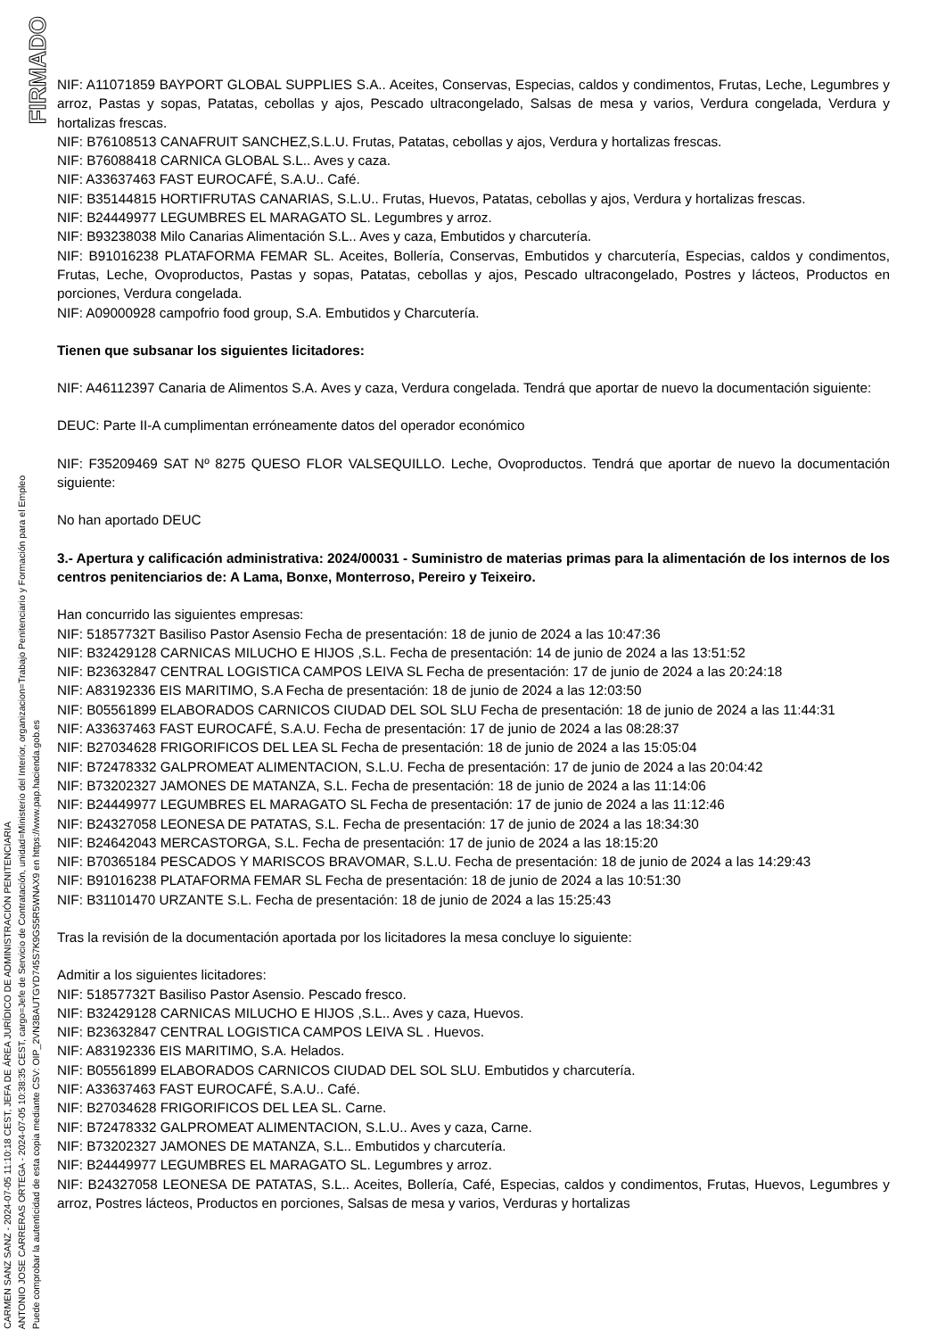FIRMADO
CARMEN SANZ SANZ - 2024-07-05 11:10:18 CEST, JEFA DE ÁREA JURÍDICO DE ADMINISTRACIÓN PENITENCIARIA
ANTONIO JOSE CARRERAS ORTEGA - 2024-07-05 10:38:35 CEST, cargo=Jefe de Servicio de Contratación, unidad=Ministerio del Interior, organizacion=Trabajo Penitenciario y Formación para el Empleo
Puede comprobar la autenticidad de esta copia mediante CSV: OIP_2VN3BAUTGYD745S7K9GS5R5WNAX9 en https://www.pap.hacienda.gob.es
NIF: A11071859 BAYPORT GLOBAL SUPPLIES S.A.. Aceites, Conservas, Especias, caldos y condimentos, Frutas, Leche, Legumbres y arroz, Pastas y sopas, Patatas, cebollas y ajos, Pescado ultracongelado, Salsas de mesa y varios, Verdura congelada, Verdura y hortalizas frescas.
NIF: B76108513 CANAFRUIT SANCHEZ,S.L.U. Frutas, Patatas, cebollas y ajos, Verdura y hortalizas frescas.
NIF: B76088418 CARNICA GLOBAL S.L.. Aves y caza.
NIF: A33637463 FAST EUROCAFÉ, S.A.U.. Café.
NIF: B35144815 HORTIFRUTAS CANARIAS, S.L.U.. Frutas, Huevos, Patatas, cebollas y ajos, Verdura y hortalizas frescas.
NIF: B24449977 LEGUMBRES EL MARAGATO SL. Legumbres y arroz.
NIF: B93238038 Milo Canarias Alimentación S.L.. Aves y caza, Embutidos y charcutería.
NIF: B91016238 PLATAFORMA FEMAR SL. Aceites, Bollería, Conservas, Embutidos y charcutería, Especias, caldos y condimentos, Frutas, Leche, Ovoproductos, Pastas y sopas, Patatas, cebollas y ajos, Pescado ultracongelado, Postres y lácteos, Productos en porciones, Verdura congelada.
NIF: A09000928 campofrio food group, S.A. Embutidos y Charcutería.
Tienen que subsanar los siguientes licitadores:
NIF: A46112397 Canaria de Alimentos S.A. Aves y caza, Verdura congelada. Tendrá que aportar de nuevo la documentación siguiente:
DEUC: Parte II-A cumplimentan erróneamente datos del operador económico
NIF: F35209469 SAT Nº 8275 QUESO FLOR VALSEQUILLO. Leche, Ovoproductos. Tendrá que aportar de nuevo la documentación siguiente:
No han aportado DEUC
3.- Apertura y calificación administrativa: 2024/00031 - Suministro de materias primas para la alimentación de los internos de los centros penitenciarios de: A Lama, Bonxe, Monterroso, Pereiro y Teixeiro.
Han concurrido las siguientes empresas:
NIF: 51857732T Basiliso Pastor Asensio Fecha de presentación: 18 de junio de 2024 a las 10:47:36
NIF: B32429128 CARNICAS MILUCHO E HIJOS ,S.L. Fecha de presentación: 14 de junio de 2024 a las 13:51:52
NIF: B23632847 CENTRAL LOGISTICA CAMPOS LEIVA SL Fecha de presentación: 17 de junio de 2024 a las 20:24:18
NIF: A83192336 EIS MARITIMO, S.A Fecha de presentación: 18 de junio de 2024 a las 12:03:50
NIF: B05561899 ELABORADOS CARNICOS CIUDAD DEL SOL SLU Fecha de presentación: 18 de junio de 2024 a las 11:44:31
NIF: A33637463 FAST EUROCAFÉ, S.A.U. Fecha de presentación: 17 de junio de 2024 a las 08:28:37
NIF: B27034628 FRIGORIFICOS DEL LEA SL Fecha de presentación: 18 de junio de 2024 a las 15:05:04
NIF: B72478332 GALPROMEAT ALIMENTACION, S.L.U. Fecha de presentación: 17 de junio de 2024 a las 20:04:42
NIF: B73202327 JAMONES DE MATANZA, S.L. Fecha de presentación: 18 de junio de 2024 a las 11:14:06
NIF: B24449977 LEGUMBRES EL MARAGATO SL Fecha de presentación: 17 de junio de 2024 a las 11:12:46
NIF: B24327058 LEONESA DE PATATAS, S.L. Fecha de presentación: 17 de junio de 2024 a las 18:34:30
NIF: B24642043 MERCASTORGA, S.L. Fecha de presentación: 17 de junio de 2024 a las 18:15:20
NIF: B70365184 PESCADOS Y MARISCOS BRAVOMAR, S.L.U. Fecha de presentación: 18 de junio de 2024 a las 14:29:43
NIF: B91016238 PLATAFORMA FEMAR SL Fecha de presentación: 18 de junio de 2024 a las 10:51:30
NIF: B31101470 URZANTE S.L. Fecha de presentación: 18 de junio de 2024 a las 15:25:43
Tras la revisión de la documentación aportada por los licitadores la mesa concluye lo siguiente:
Admitir a los siguientes licitadores:
NIF: 51857732T Basiliso Pastor Asensio. Pescado fresco.
NIF: B32429128 CARNICAS MILUCHO E HIJOS ,S.L.. Aves y caza, Huevos.
NIF: B23632847 CENTRAL LOGISTICA CAMPOS LEIVA SL . Huevos.
NIF: A83192336 EIS MARITIMO, S.A. Helados.
NIF: B05561899 ELABORADOS CARNICOS CIUDAD DEL SOL SLU. Embutidos y charcutería.
NIF: A33637463 FAST EUROCAFÉ, S.A.U.. Café.
NIF: B27034628 FRIGORIFICOS DEL LEA SL. Carne.
NIF: B72478332 GALPROMEAT ALIMENTACION, S.L.U.. Aves y caza, Carne.
NIF: B73202327 JAMONES DE MATANZA, S.L.. Embutidos y charcutería.
NIF: B24449977 LEGUMBRES EL MARAGATO SL. Legumbres y arroz.
NIF: B24327058 LEONESA DE PATATAS, S.L.. Aceites, Bollería, Café, Especias, caldos y condimentos, Frutas, Huevos, Legumbres y arroz, Postres lácteos, Productos en porciones, Salsas de mesa y varios, Verduras y hortalizas